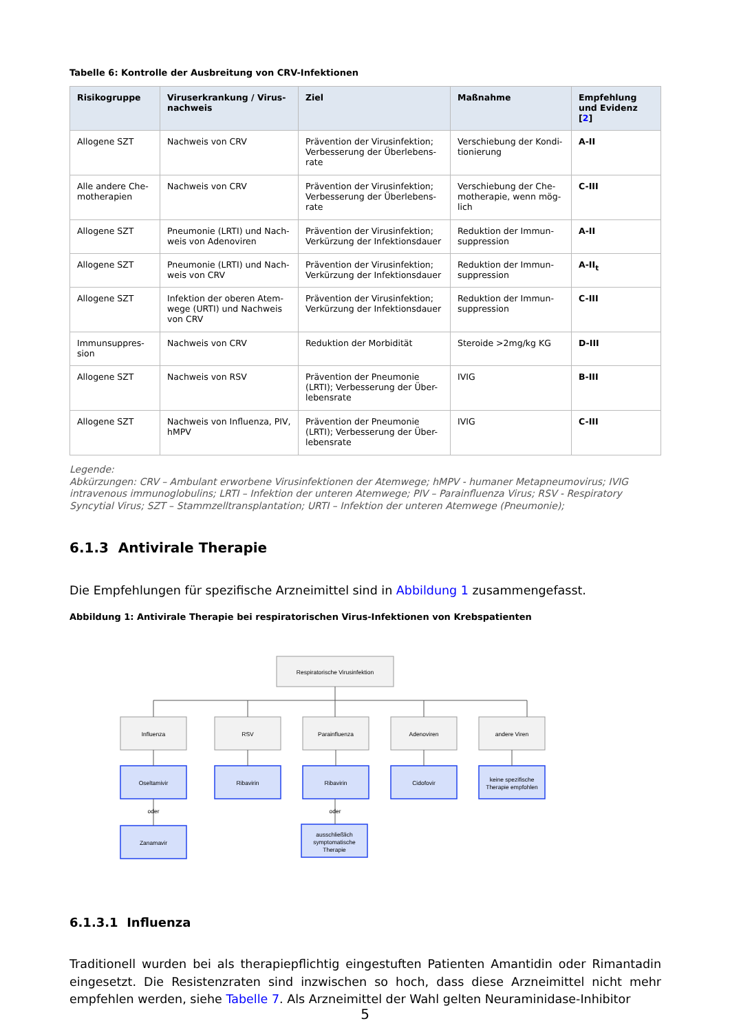Tabelle 6: Kontrolle der Ausbreitung von CRV-Infektionen
| Risikogruppe | Viruserkrankung / Virus-nachweis | Ziel | Maßnahme | Empfehlung und Evidenz [ 2 ] |
| --- | --- | --- | --- | --- |
| Allogene SZT | Nachweis von CRV | Prävention der Virusinfektion; Verbesserung der Überlebens-rate | Verschiebung der Kondi-tionierung | A-II |
| Alle andere Che-motherapien | Nachweis von CRV | Prävention der Virusinfektion; Verbesserung der Überlebens-rate | Verschiebung der Che-motherapie, wenn mög-lich | C-III |
| Allogene SZT | Pneumonie (LRTI) und Nach-weis von Adenoviren | Prävention der Virusinfektion; Verkürzung der Infektionsdauer | Reduktion der Immun-suppression | A-II |
| Allogene SZT | Pneumonie (LRTI) und Nach-weis von CRV | Prävention der Virusinfektion; Verkürzung der Infektionsdauer | Reduktion der Immun-suppression | A-II<sub>t</sub> |
| Allogene SZT | Infektion der oberen Atem-wege (URTI) und Nachweis von CRV | Prävention der Virusinfektion; Verkürzung der Infektionsdauer | Reduktion der Immun-suppression | C-III |
| Immunsuppres-sion | Nachweis von CRV | Reduktion der Morbidität | Steroide >2mg/kg KG | D-III |
| Allogene SZT | Nachweis von RSV | Prävention der Pneumonie (LRTI); Verbesserung der Über-lebensrate | IVIG | B-III |
| Allogene SZT | Nachweis von Influenza, PIV, hMPV | Prävention der Pneumonie (LRTI); Verbesserung der Über-lebensrate | IVIG | C-III |
Legende:
Abkürzungen: CRV – Ambulant erworbene Virusinfektionen der Atemwege; hMPV - humaner Metapneumovirus; IVIG intravenous immunoglobulins; LRTI – Infektion der unteren Atemwege; PIV – Parainfluenza Virus; RSV - Respiratory Syncytial Virus; SZT – Stammzelltransplantation; URTI – Infektion der unteren Atemwege (Pneumonie);
6.1.3 Antivirale Therapie
Die Empfehlungen für spezifische Arzneimittel sind in Abbildung 1 zusammengefasst.
Abbildung 1: Antivirale Therapie bei respiratorischen Virus-Infektionen von Krebspatienten
Respiratorische Virusinfektion
Influenza
RSV
Parainfluenza
Adenoviren
andere Viren
Oseltamivir
Ribavirin
Ribavirin
Cidofovir
keine spezifische
Therapie empfohlen
oder
oder
Zanamavir
ausschließlich
symptomatische
Therapie
6.1.3.1 Influenza
Traditionell wurden bei als therapiepflichtig eingestuften Patienten Amantidin oder Rimantadin eingesetzt. Die Resistenzraten sind inzwischen so hoch, dass diese Arzneimittel nicht mehr empfehlen werden, siehe Tabelle 7. Als Arzneimittel der Wahl gelten Neuraminidase-Inhibitor
5